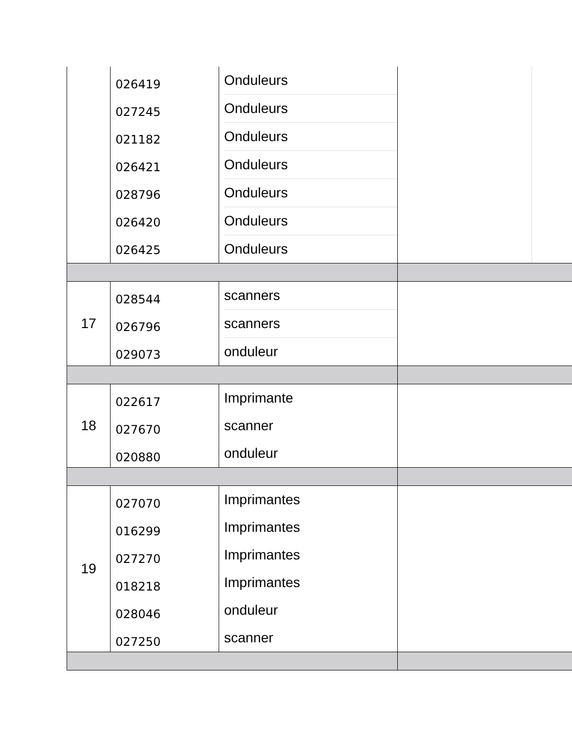| | 026419 027245 021182 026421 028796 026420 026425 | Onduleurs Onduleurs Onduleurs Onduleurs Onduleurs Onduleurs Onduleurs | | |
| 17 | 028544 026796 029073 | scanners scanners onduleur | | |
| 18 | 022617 027670 020880 | Imprimante scanner onduleur | | |
| 19 | 027070 016299 027270 018218 028046 027250 | Imprimantes Imprimantes Imprimantes Imprimantes onduleur scanner | | |